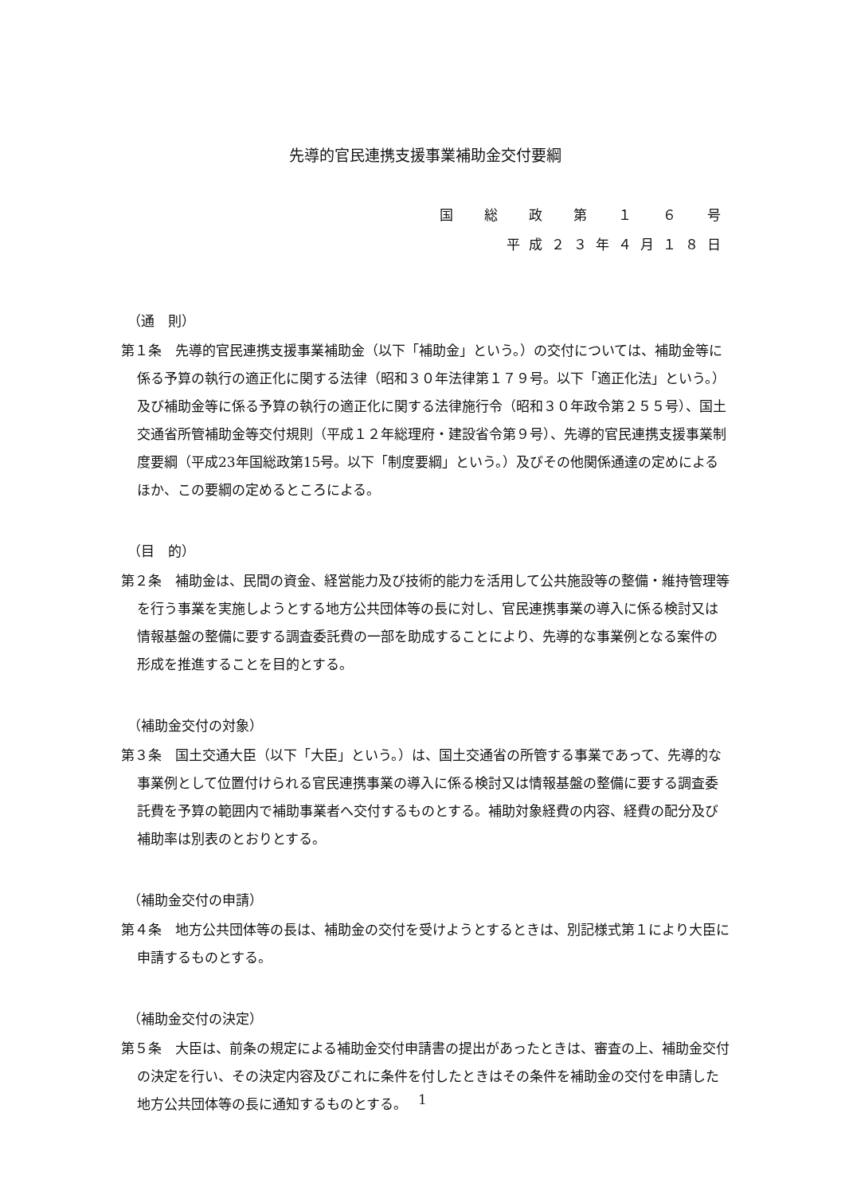先導的官民連携支援事業補助金交付要綱
国　総　政　第　１　６　号
平成２３年４月１８日
（通　則）
第１条　先導的官民連携支援事業補助金（以下「補助金」という。）の交付については、補助金等に係る予算の執行の適正化に関する法律（昭和３０年法律第１７９号。以下「適正化法」という。）及び補助金等に係る予算の執行の適正化に関する法律施行令（昭和３０年政令第２５５号）、国土交通省所管補助金等交付規則（平成１２年総理府・建設省令第９号）、先導的官民連携支援事業制度要綱（平成23年国総政第15号。以下「制度要綱」という。）及びその他関係通達の定めによるほか、この要綱の定めるところによる。
（目　的）
第２条　補助金は、民間の資金、経営能力及び技術的能力を活用して公共施設等の整備・維持管理等を行う事業を実施しようとする地方公共団体等の長に対し、官民連携事業の導入に係る検討又は情報基盤の整備に要する調査委託費の一部を助成することにより、先導的な事業例となる案件の形成を推進することを目的とする。
（補助金交付の対象）
第３条　国土交通大臣（以下「大臣」という。）は、国土交通省の所管する事業であって、先導的な事業例として位置付けられる官民連携事業の導入に係る検討又は情報基盤の整備に要する調査委託費を予算の範囲内で補助事業者へ交付するものとする。補助対象経費の内容、経費の配分及び補助率は別表のとおりとする。
（補助金交付の申請）
第４条　地方公共団体等の長は、補助金の交付を受けようとするときは、別記様式第１により大臣に申請するものとする。
（補助金交付の決定）
第５条　大臣は、前条の規定による補助金交付申請書の提出があったときは、審査の上、補助金交付の決定を行い、その決定内容及びこれに条件を付したときはその条件を補助金の交付を申請した地方公共団体等の長に通知するものとする。
1